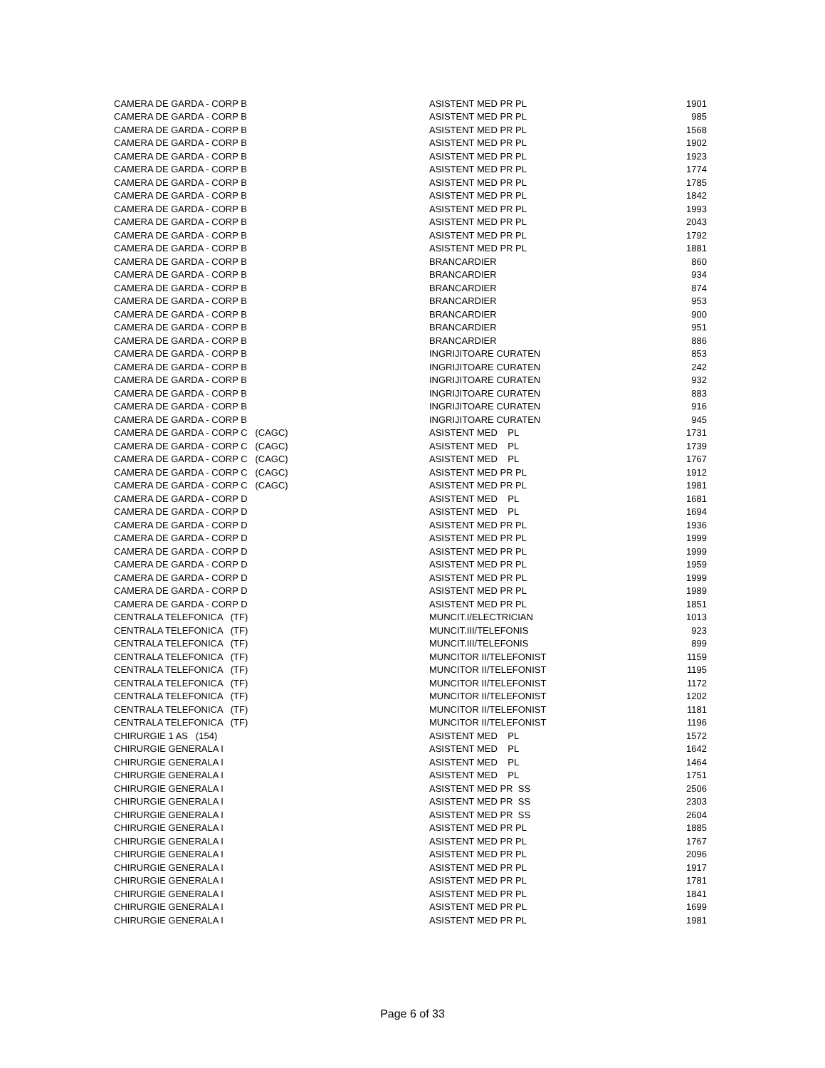| CAMERA DE GARDA - CORP B | ASISTENT MED PR PL | 1901 |
| CAMERA DE GARDA - CORP B | ASISTENT MED PR PL | 985 |
| CAMERA DE GARDA - CORP B | ASISTENT MED PR PL | 1568 |
| CAMERA DE GARDA - CORP B | ASISTENT MED PR PL | 1902 |
| CAMERA DE GARDA - CORP B | ASISTENT MED PR PL | 1923 |
| CAMERA DE GARDA - CORP B | ASISTENT MED PR PL | 1774 |
| CAMERA DE GARDA - CORP B | ASISTENT MED PR PL | 1785 |
| CAMERA DE GARDA - CORP B | ASISTENT MED PR PL | 1842 |
| CAMERA DE GARDA - CORP B | ASISTENT MED PR PL | 1993 |
| CAMERA DE GARDA - CORP B | ASISTENT MED PR PL | 2043 |
| CAMERA DE GARDA - CORP B | ASISTENT MED PR PL | 1792 |
| CAMERA DE GARDA - CORP B | ASISTENT MED PR PL | 1881 |
| CAMERA DE GARDA - CORP B | BRANCARDIER | 860 |
| CAMERA DE GARDA - CORP B | BRANCARDIER | 934 |
| CAMERA DE GARDA - CORP B | BRANCARDIER | 874 |
| CAMERA DE GARDA - CORP B | BRANCARDIER | 953 |
| CAMERA DE GARDA - CORP B | BRANCARDIER | 900 |
| CAMERA DE GARDA - CORP B | BRANCARDIER | 951 |
| CAMERA DE GARDA - CORP B | BRANCARDIER | 886 |
| CAMERA DE GARDA - CORP B | INGRIJITOARE CURATEN | 853 |
| CAMERA DE GARDA - CORP B | INGRIJITOARE CURATEN | 242 |
| CAMERA DE GARDA - CORP B | INGRIJITOARE CURATEN | 932 |
| CAMERA DE GARDA - CORP B | INGRIJITOARE CURATEN | 883 |
| CAMERA DE GARDA - CORP B | INGRIJITOARE CURATEN | 916 |
| CAMERA DE GARDA - CORP B | INGRIJITOARE CURATEN | 945 |
| CAMERA DE GARDA - CORP C (CAGC) | ASISTENT MED PL | 1731 |
| CAMERA DE GARDA - CORP C (CAGC) | ASISTENT MED PL | 1739 |
| CAMERA DE GARDA - CORP C (CAGC) | ASISTENT MED PL | 1767 |
| CAMERA DE GARDA - CORP C (CAGC) | ASISTENT MED PR PL | 1912 |
| CAMERA DE GARDA - CORP C (CAGC) | ASISTENT MED PR PL | 1981 |
| CAMERA DE GARDA - CORP D | ASISTENT MED PL | 1681 |
| CAMERA DE GARDA - CORP D | ASISTENT MED PL | 1694 |
| CAMERA DE GARDA - CORP D | ASISTENT MED PR PL | 1936 |
| CAMERA DE GARDA - CORP D | ASISTENT MED PR PL | 1999 |
| CAMERA DE GARDA - CORP D | ASISTENT MED PR PL | 1999 |
| CAMERA DE GARDA - CORP D | ASISTENT MED PR PL | 1959 |
| CAMERA DE GARDA - CORP D | ASISTENT MED PR PL | 1999 |
| CAMERA DE GARDA - CORP D | ASISTENT MED PR PL | 1989 |
| CAMERA DE GARDA - CORP D | ASISTENT MED PR PL | 1851 |
| CENTRALA TELEFONICA (TF) | MUNCIT.I/ELECTRICIAN | 1013 |
| CENTRALA TELEFONICA (TF) | MUNCIT.III/TELEFONIS | 923 |
| CENTRALA TELEFONICA (TF) | MUNCIT.III/TELEFONIS | 899 |
| CENTRALA TELEFONICA (TF) | MUNCITOR II/TELEFONIST | 1159 |
| CENTRALA TELEFONICA (TF) | MUNCITOR II/TELEFONIST | 1195 |
| CENTRALA TELEFONICA (TF) | MUNCITOR II/TELEFONIST | 1172 |
| CENTRALA TELEFONICA (TF) | MUNCITOR II/TELEFONIST | 1202 |
| CENTRALA TELEFONICA (TF) | MUNCITOR II/TELEFONIST | 1181 |
| CENTRALA TELEFONICA (TF) | MUNCITOR II/TELEFONIST | 1196 |
| CHIRURGIE 1 AS (154) | ASISTENT MED PL | 1572 |
| CHIRURGIE GENERALA I | ASISTENT MED PL | 1642 |
| CHIRURGIE GENERALA I | ASISTENT MED PL | 1464 |
| CHIRURGIE GENERALA I | ASISTENT MED PL | 1751 |
| CHIRURGIE GENERALA I | ASISTENT MED PR SS | 2506 |
| CHIRURGIE GENERALA I | ASISTENT MED PR SS | 2303 |
| CHIRURGIE GENERALA I | ASISTENT MED PR SS | 2604 |
| CHIRURGIE GENERALA I | ASISTENT MED PR PL | 1885 |
| CHIRURGIE GENERALA I | ASISTENT MED PR PL | 1767 |
| CHIRURGIE GENERALA I | ASISTENT MED PR PL | 2096 |
| CHIRURGIE GENERALA I | ASISTENT MED PR PL | 1917 |
| CHIRURGIE GENERALA I | ASISTENT MED PR PL | 1781 |
| CHIRURGIE GENERALA I | ASISTENT MED PR PL | 1841 |
| CHIRURGIE GENERALA I | ASISTENT MED PR PL | 1699 |
| CHIRURGIE GENERALA I | ASISTENT MED PR PL | 1981 |
Page 6 of 33